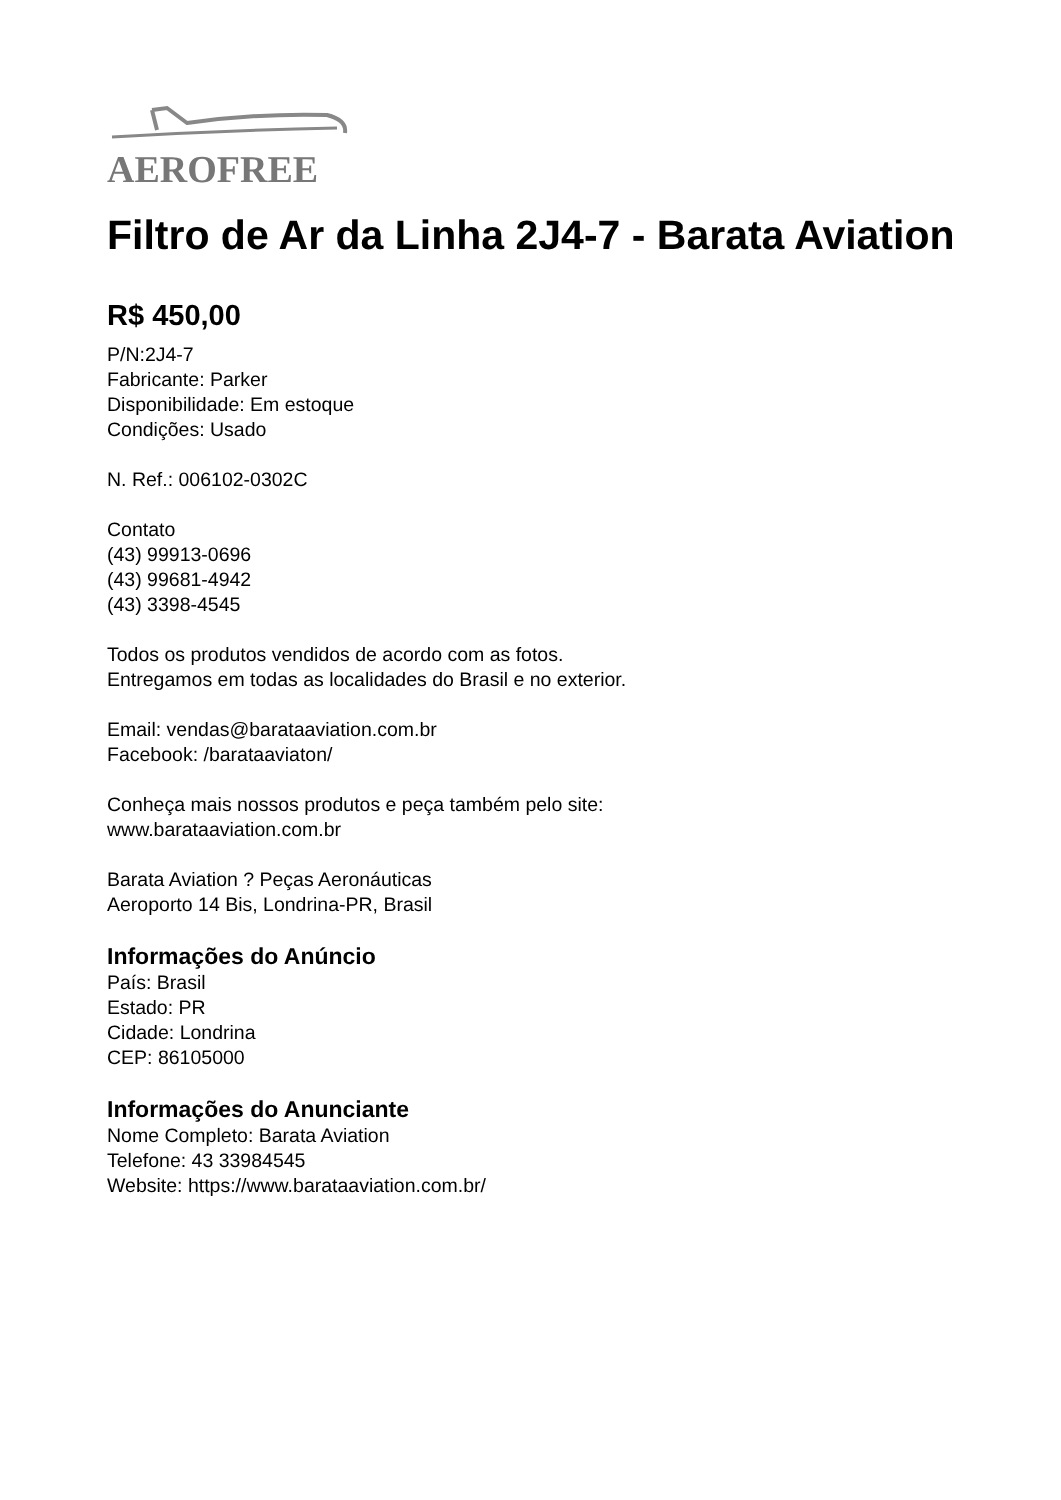AEROFREE
Filtro de Ar da Linha 2J4-7 - Barata Aviation
R$ 450,00
P/N:2J4-7
Fabricante: Parker
Disponibilidade: Em estoque
Condições: Usado
N. Ref.: 006102-0302C
Contato
(43) 99913-0696
(43) 99681-4942
(43) 3398-4545
Todos os produtos vendidos de acordo com as fotos.
Entregamos em todas as localidades do Brasil e no exterior.
Email: vendas@barataaviation.com.br
Facebook: /barataaviaton/
Conheça mais nossos produtos e peça também pelo site:
www.barataaviation.com.br
Barata Aviation ? Peças Aeronáuticas
Aeroporto 14 Bis, Londrina-PR, Brasil
Informações do Anúncio
País: Brasil
Estado: PR
Cidade: Londrina
CEP: 86105000
Informações do Anunciante
Nome Completo: Barata Aviation
Telefone: 43 33984545
Website: https://www.barataaviation.com.br/